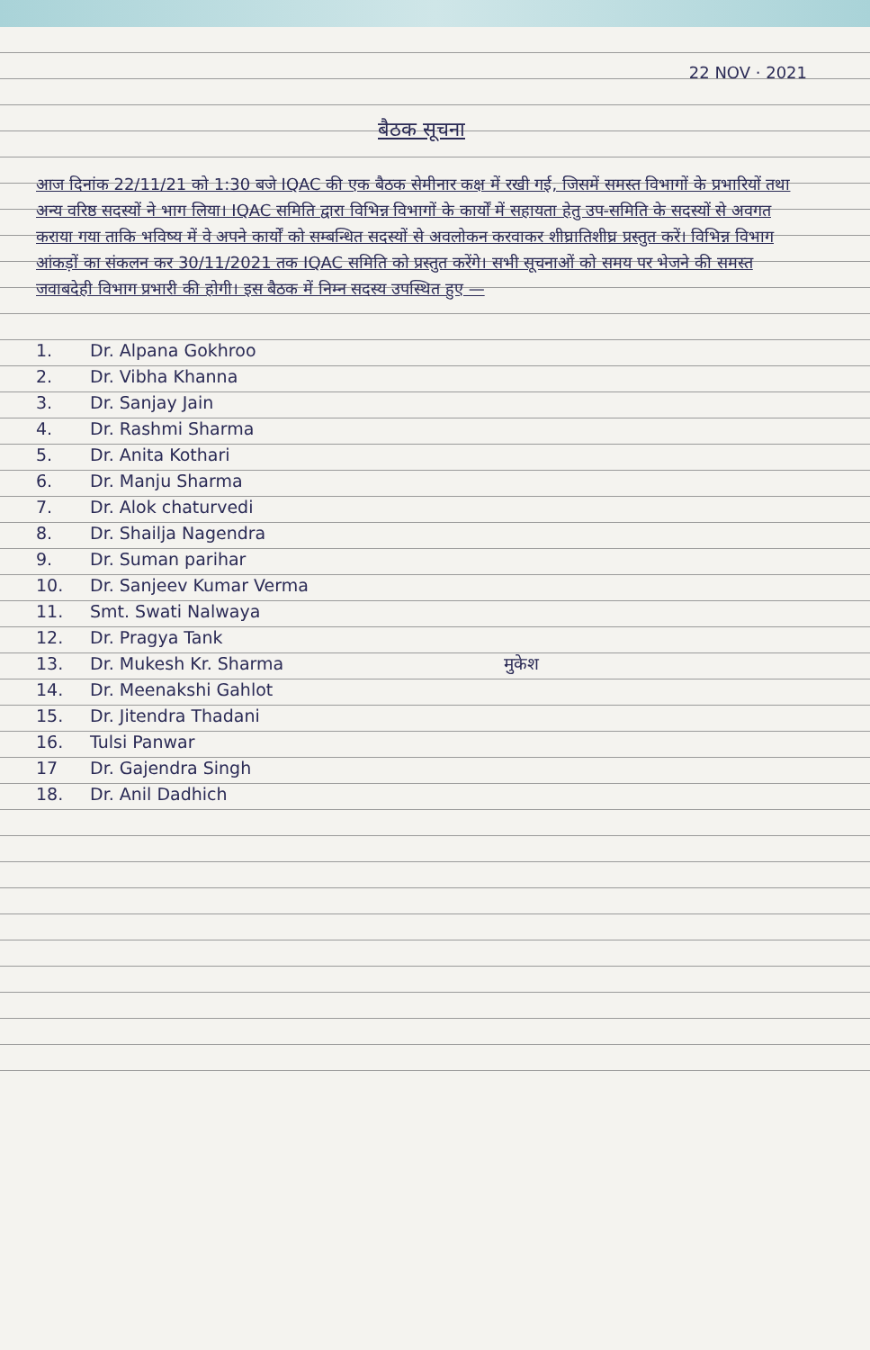22 NOV · 2021
बैठक सूचना
आज दिनांक 22/11/21 को 1:30 बजे IQAC की एक बैठक सेमीनार कक्ष में रखी गई, जिसमें समस्त विभागों के प्रभारियों तथा अन्य वरिष्ठ सदस्यों ने भाग लिया। IQAC समिति द्वारा विभिन्न विभागों के कार्यों में सहायता हेतु उप-समिति के सदस्यों से अवगत कराया गया ताकि भविष्य में वे अपने कार्यों को सम्बन्धित सदस्यों से अवलोकन करवाकर शीघ्रातिशीघ्र प्रस्तुत करें। विभिन्न विभाग आंकड़ों का संकलन कर 30/11/2021 तक IQAC समिति को प्रस्तुत करेंगे। सभी सूचनाओं को समय पर भेजने की समस्त जवाबदेही विभाग प्रभारी की होगी। इस बैठक में निम्न सदस्य उपस्थित हुए —
1. Dr. Alpana Gokhroo
2. Dr. Vibha Khanna
3. Dr. Sanjay Jain
4. Dr. Rashmi Sharma
5. Dr. Anita Kothari
6. Dr. Manju Sharma
7. Dr. Alok chaturvedi
8. Dr. Shailja Nagendra
9. Dr. Suman parihar
10. Dr. Sanjeev Kumar Verma
11. Smt. Swati Nalwaya
12. Dr. Pragya Tank
13. Dr. Mukesh Kr. Sharma मुकेश
14. Dr. Meenakshi Gahlot
15. Dr. Jitendra Thadani
16. Tulsi Panwar
17 Dr. Gajendra Singh
18. Dr. Anil Dadhich